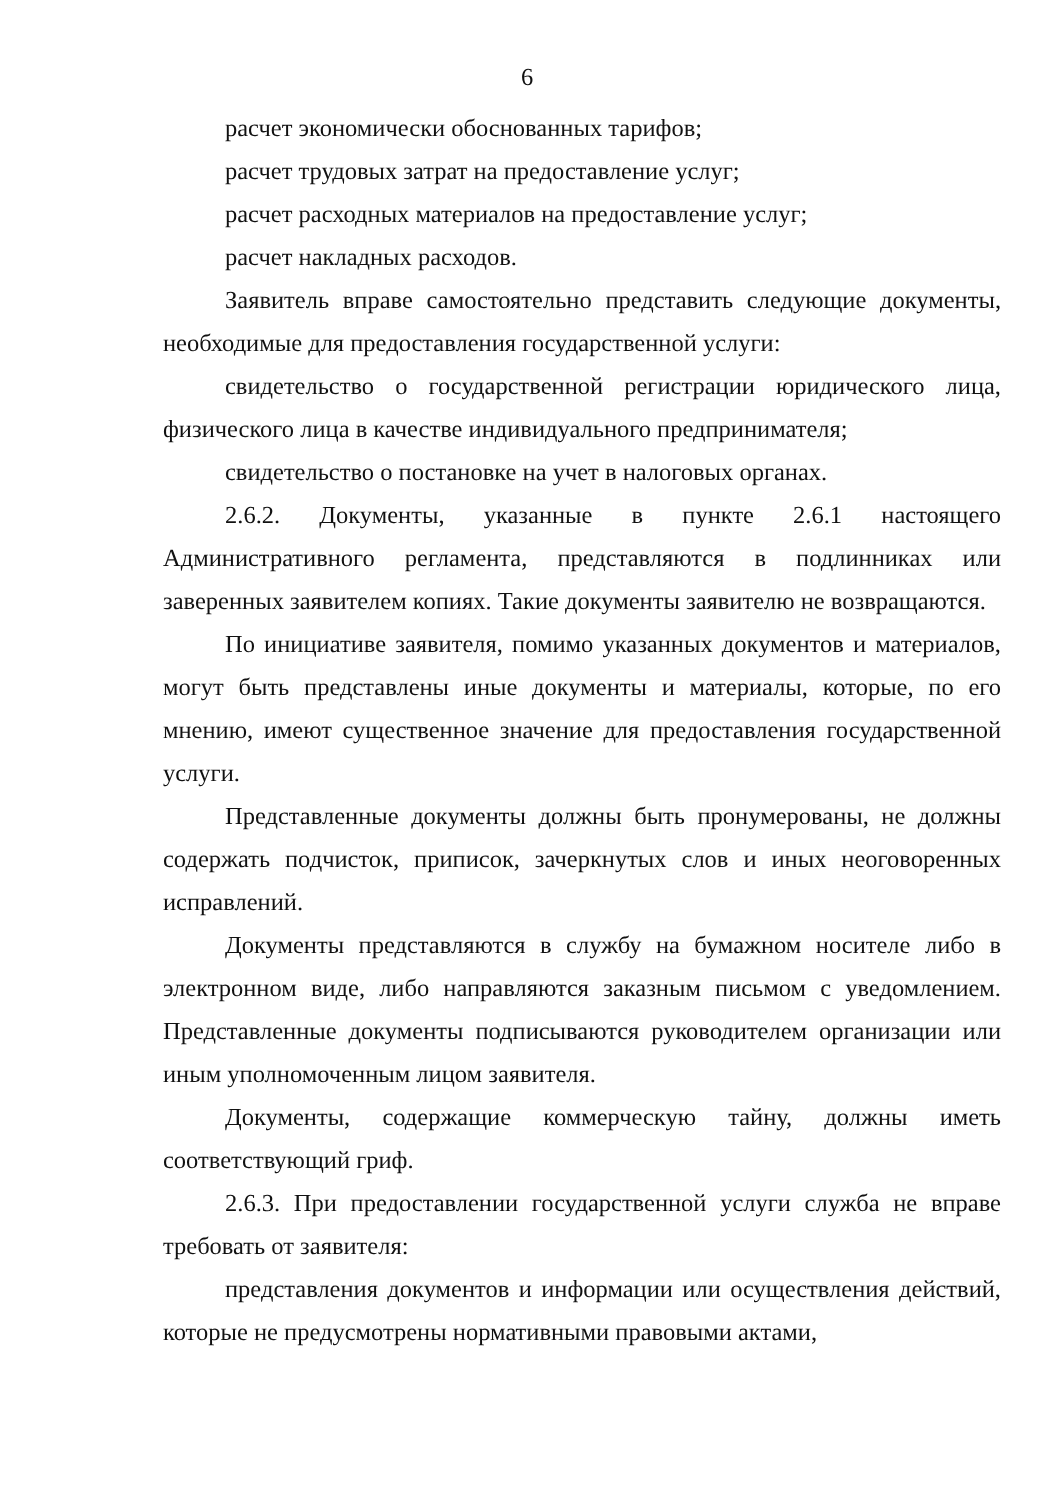6
расчет экономически обоснованных тарифов;
расчет трудовых затрат на предоставление услуг;
расчет расходных материалов на предоставление услуг;
расчет накладных расходов.
Заявитель вправе самостоятельно представить следующие документы, необходимые для предоставления государственной услуги:
свидетельство о государственной регистрации юридического лица, физического лица в качестве индивидуального предпринимателя;
свидетельство о постановке на учет в налоговых органах.
2.6.2. Документы, указанные в пункте 2.6.1 настоящего Административного регламента, представляются в подлинниках или заверенных заявителем копиях. Такие документы заявителю не возвращаются.
По инициативе заявителя, помимо указанных документов и материалов, могут быть представлены иные документы и материалы, которые, по его мнению, имеют существенное значение для предоставления государственной услуги.
Представленные документы должны быть пронумерованы, не должны содержать подчисток, приписок, зачеркнутых слов и иных неоговоренных исправлений.
Документы представляются в службу на бумажном носителе либо в электронном виде, либо направляются заказным письмом с уведомлением. Представленные документы подписываются руководителем организации или иным уполномоченным лицом заявителя.
Документы, содержащие коммерческую тайну, должны иметь соответствующий гриф.
2.6.3. При предоставлении государственной услуги служба не вправе требовать от заявителя:
представления документов и информации или осуществления действий, которые не предусмотрены нормативными правовыми актами,